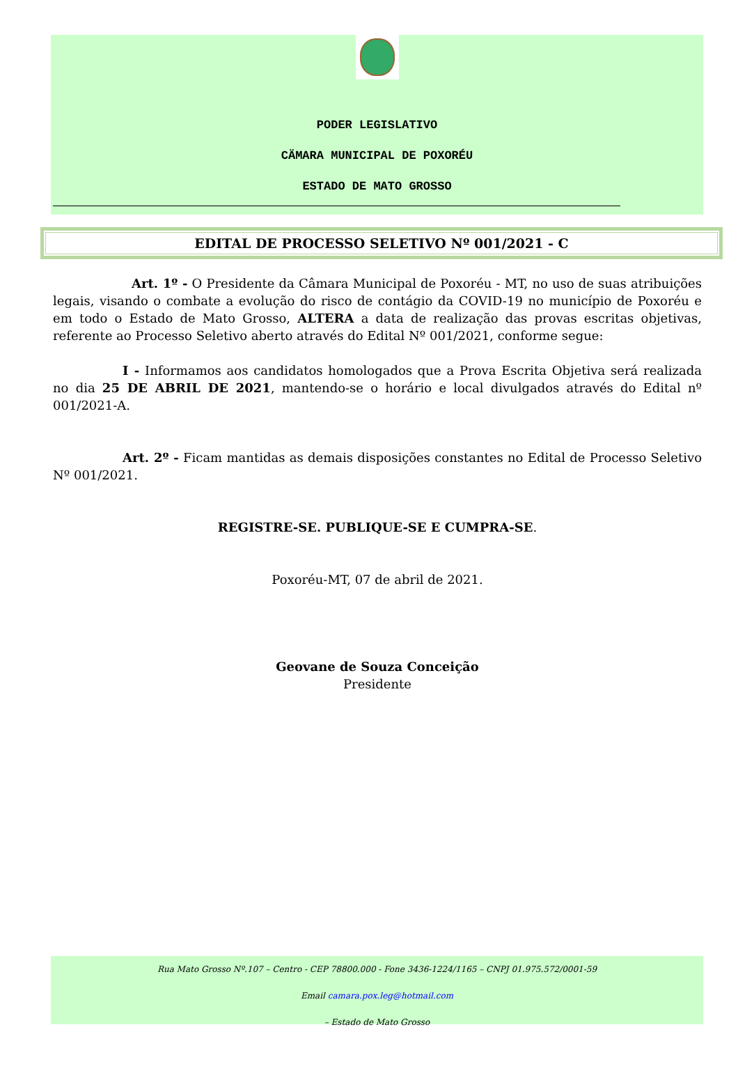PODER LEGISLATIVO
CÄMARA MUNICIPAL DE POXORÉU
ESTADO DE MATO GROSSO
EDITAL DE PROCESSO SELETIVO Nº 001/2021 - C
Art. 1º - O Presidente da Câmara Municipal de Poxoréu - MT, no uso de suas atribuições legais, visando o combate a evolução do risco de contágio da COVID-19 no município de Poxoréu e em todo o Estado de Mato Grosso, ALTERA a data de realização das provas escritas objetivas, referente ao Processo Seletivo aberto através do Edital Nº 001/2021, conforme segue:
I - Informamos aos candidatos homologados que a Prova Escrita Objetiva será realizada no dia 25 DE ABRIL DE 2021, mantendo-se o horário e local divulgados através do Edital nº 001/2021-A.
Art. 2º - Ficam mantidas as demais disposições constantes no Edital de Processo Seletivo Nº 001/2021.
REGISTRE-SE. PUBLIQUE-SE E CUMPRA-SE.
Poxoréu-MT, 07 de abril de 2021.
Geovane de Souza Conceição
Presidente
Rua Mato Grosso Nº.107 – Centro - CEP 78800.000 - Fone 3436-1224/1165 – CNPJ 01.975.572/0001-59
Email camara.pox.leg@hotmail.com
– Estado de Mato Grosso